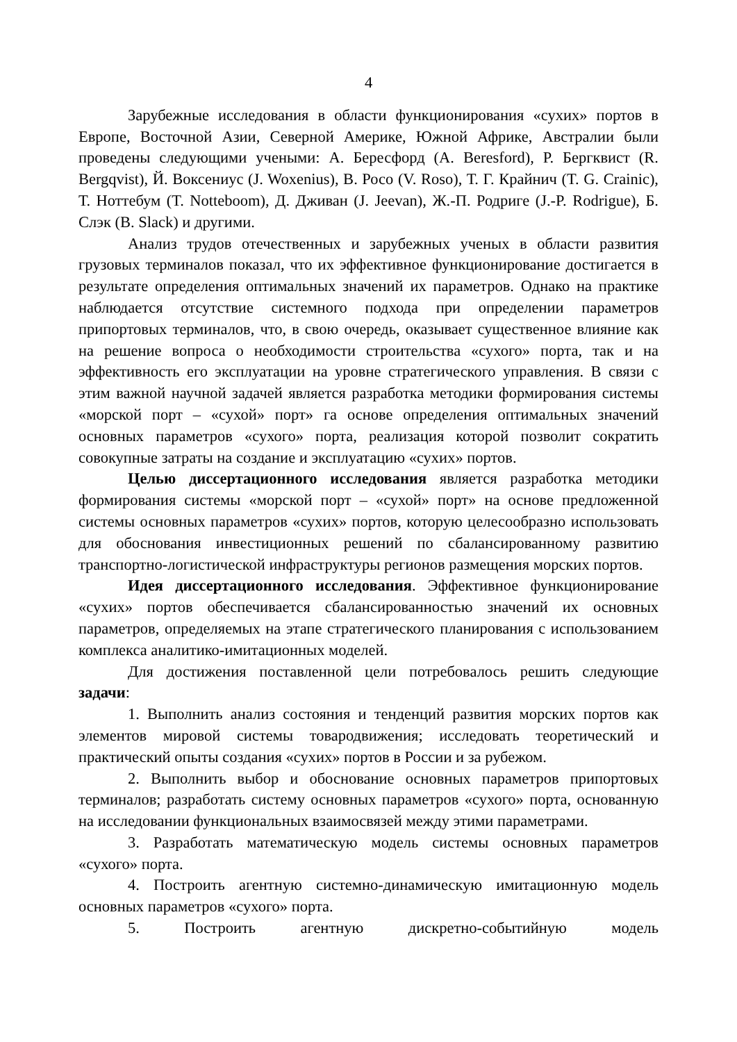4
Зарубежные исследования в области функционирования «сухих» портов в Европе, Восточной Азии, Северной Америке, Южной Африке, Австралии были проведены следующими учеными: А. Бересфорд (A. Beresford), Р. Бергквист (R. Bergqvist), Й. Воксениус (J. Woxenius), В. Росо (V. Roso), Т. Г. Крайнич (T. G. Crainic), Т. Ноттебум (T. Notteboom), Д. Дживан (J. Jeevan), Ж.-П. Родриге (J.-P. Rodrigue), Б. Слэк (B. Slack) и другими.
Анализ трудов отечественных и зарубежных ученых в области развития грузовых терминалов показал, что их эффективное функционирование достигается в результате определения оптимальных значений их параметров. Однако на практике наблюдается отсутствие системного подхода при определении параметров припортовых терминалов, что, в свою очередь, оказывает существенное влияние как на решение вопроса о необходимости строительства «сухого» порта, так и на эффективность его эксплуатации на уровне стратегического управления. В связи с этим важной научной задачей является разработка методики формирования системы «морской порт – «сухой» порт» га основе определения оптимальных значений основных параметров «сухого» порта, реализация которой позволит сократить совокупные затраты на создание и эксплуатацию «сухих» портов.
Целью диссертационного исследования является разработка методики формирования системы «морской порт – «сухой» порт» на основе предложенной системы основных параметров «сухих» портов, которую целесообразно использовать для обоснования инвестиционных решений по сбалансированному развитию транспортно-логистической инфраструктуры регионов размещения морских портов.
Идея диссертационного исследования. Эффективное функционирование «сухих» портов обеспечивается сбалансированностью значений их основных параметров, определяемых на этапе стратегического планирования с использованием комплекса аналитико-имитационных моделей.
Для достижения поставленной цели потребовалось решить следующие задачи:
1. Выполнить анализ состояния и тенденций развития морских портов как элементов мировой системы товародвижения; исследовать теоретический и практический опыты создания «сухих» портов в России и за рубежом.
2. Выполнить выбор и обоснование основных параметров припортовых терминалов; разработать систему основных параметров «сухого» порта, основанную на исследовании функциональных взаимосвязей между этими параметрами.
3. Разработать математическую модель системы основных параметров «сухого» порта.
4. Построить агентную системно-динамическую имитационную модель основных параметров «сухого» порта.
5. Построить агентную дискретно-событийную модель